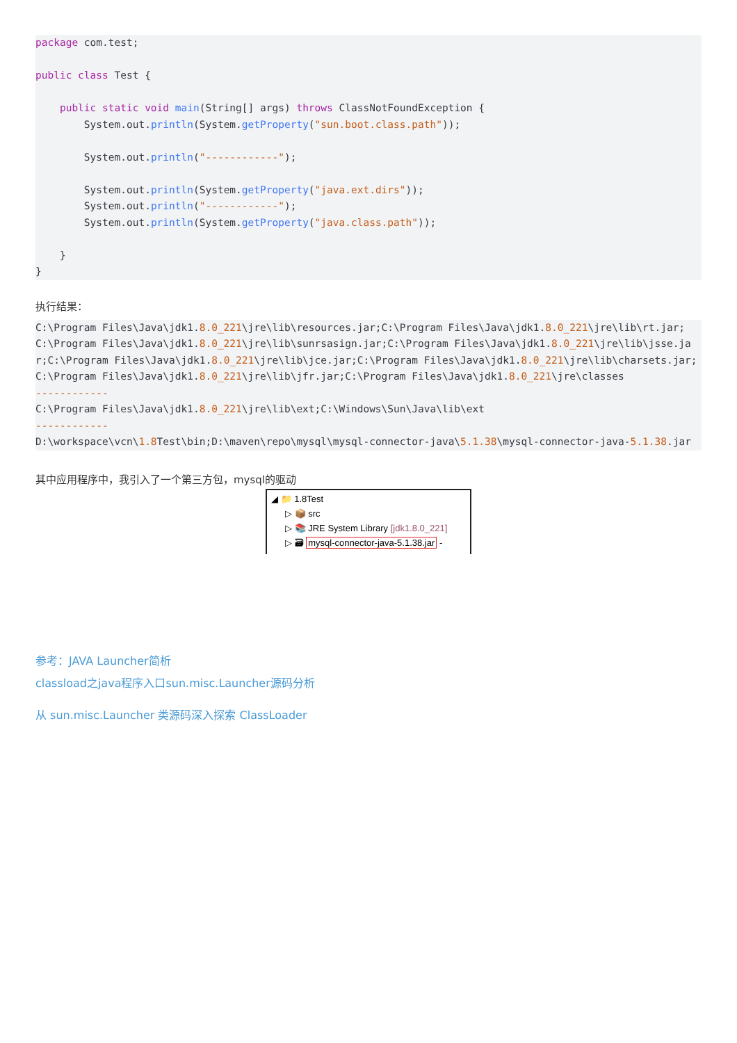package com.test;

public class Test {

    public static void main(String[] args) throws ClassNotFoundException {
        System.out.println(System.getProperty("sun.boot.class.path"));

        System.out.println("------------");

        System.out.println(System.getProperty("java.ext.dirs"));
        System.out.println("------------");
        System.out.println(System.getProperty("java.class.path"));

    }
}
执行结果：
C:\Program Files\Java\jdk1.8.0_221\jre\lib\resources.jar;C:\Program Files\Java\jdk1.8.0_221\jre\lib\rt.jar;C:\Program Files\Java\jdk1.8.0_221\jre\lib\sunrsasign.jar;C:\Program Files\Java\jdk1.8.0_221\jre\lib\jsse.jar;C:\Program Files\Java\jdk1.8.0_221\jre\lib\jce.jar;C:\Program Files\Java\jdk1.8.0_221\jre\lib\charsets.jar;C:\Program Files\Java\jdk1.8.0_221\jre\lib\jfr.jar;C:\Program Files\Java\jdk1.8.0_221\jre\classes
------------
C:\Program Files\Java\jdk1.8.0_221\jre\lib\ext;C:\Windows\Sun\Java\lib\ext
------------
D:\workspace\vcn\1.8 Test\bin;D:\maven\repo\mysql\mysql-connector-java\5.1.38\mysql-connector-java-5.1.38.jar
其中应用程序中，我引入了一个第三方包，mysql的驱动
◢ 📁 1.8Test
▷ 📦 src
▷ 📚 JRE System Library [jdk1.8.0_221]
▷ 🗃 mysql-connector-java-5.1.38.jar -
参考：JAVA Launcher简析
classload之java程序入口sun.misc.Launcher源码分析
从 sun.misc.Launcher 类源码深入探索 ClassLoader